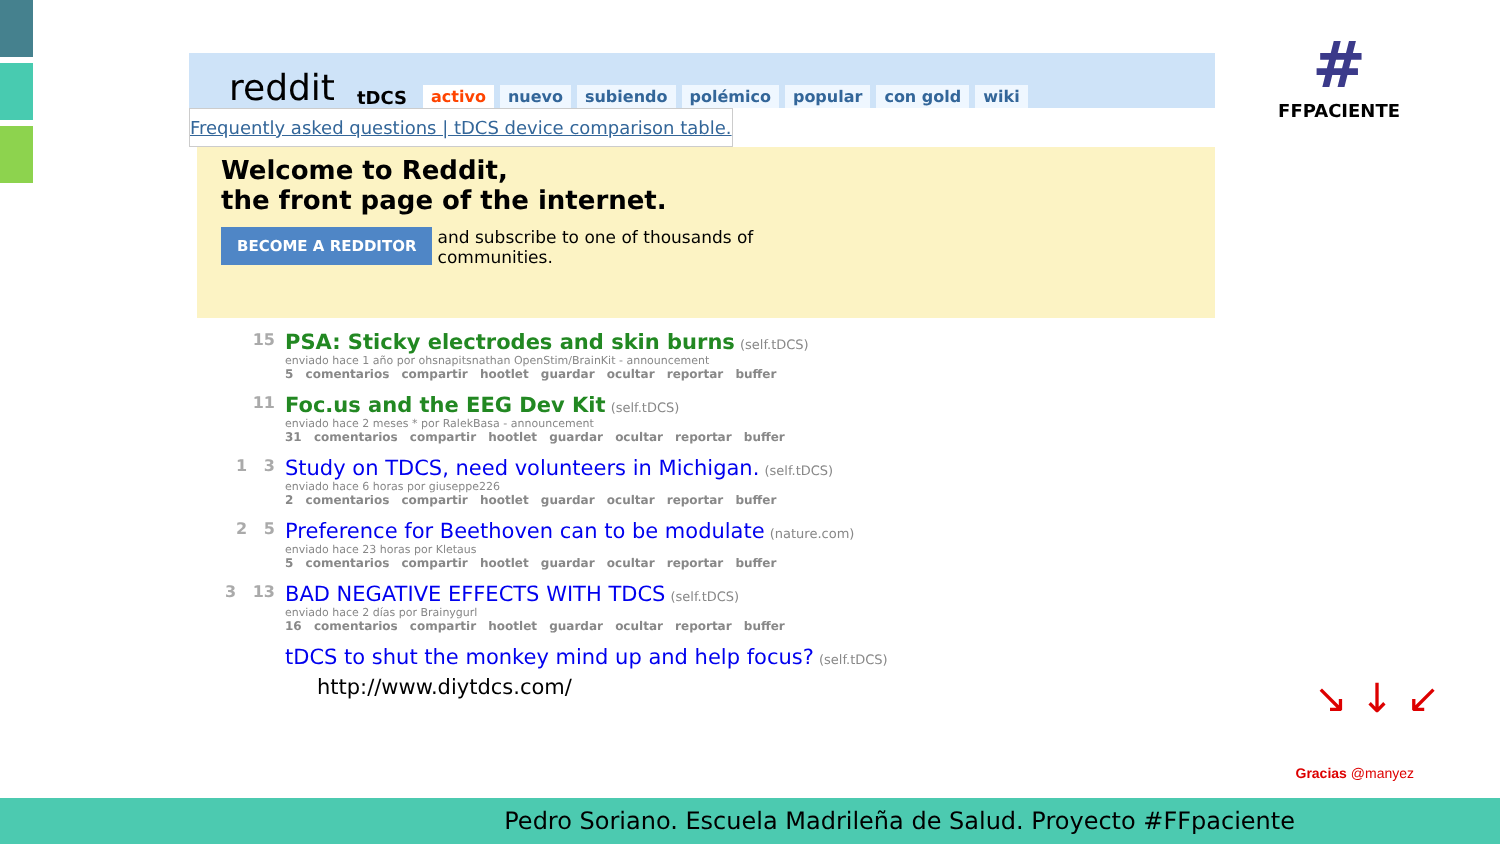#
FFPACIENTE
reddit tDCS activo nuevo subiendo polémico popular con gold wiki
Frequently asked questions | tDCS device comparison table.
Welcome to Reddit,
the front page of the internet.
BECOME A REDDITOR and subscribe to one of thousands of communities.
15
PSA: Sticky electrodes and skin burns (self.tDCS)
enviado hace 1 año por ohsnapitsnathan OpenStim/BrainKit - announcement
5 comentarios compartir hootlet guardar ocultar reportar buffer
11
Foc.us and the EEG Dev Kit (self.tDCS)
enviado hace 2 meses * por RalekBasa - announcement
31 comentarios compartir hootlet guardar ocultar reportar buffer
1 3
Study on TDCS, need volunteers in Michigan. (self.tDCS)
enviado hace 6 horas por giuseppe226
2 comentarios compartir hootlet guardar ocultar reportar buffer
2 5
Preference for Beethoven can to be modulate (nature.com)
enviado hace 23 horas por Kletaus
5 comentarios compartir hootlet guardar ocultar reportar buffer
3 13
BAD NEGATIVE EFFECTS WITH TDCS (self.tDCS)
enviado hace 2 días por Brainygurl
16 comentarios compartir hootlet guardar ocultar reportar buffer
tDCS to shut the monkey mind up and help focus? (self.tDCS)
http://www.diytdcs.com/
↘ ↓ ↙
Gracias @manyez
Pedro Soriano. Escuela Madrileña de Salud. Proyecto #FFpaciente